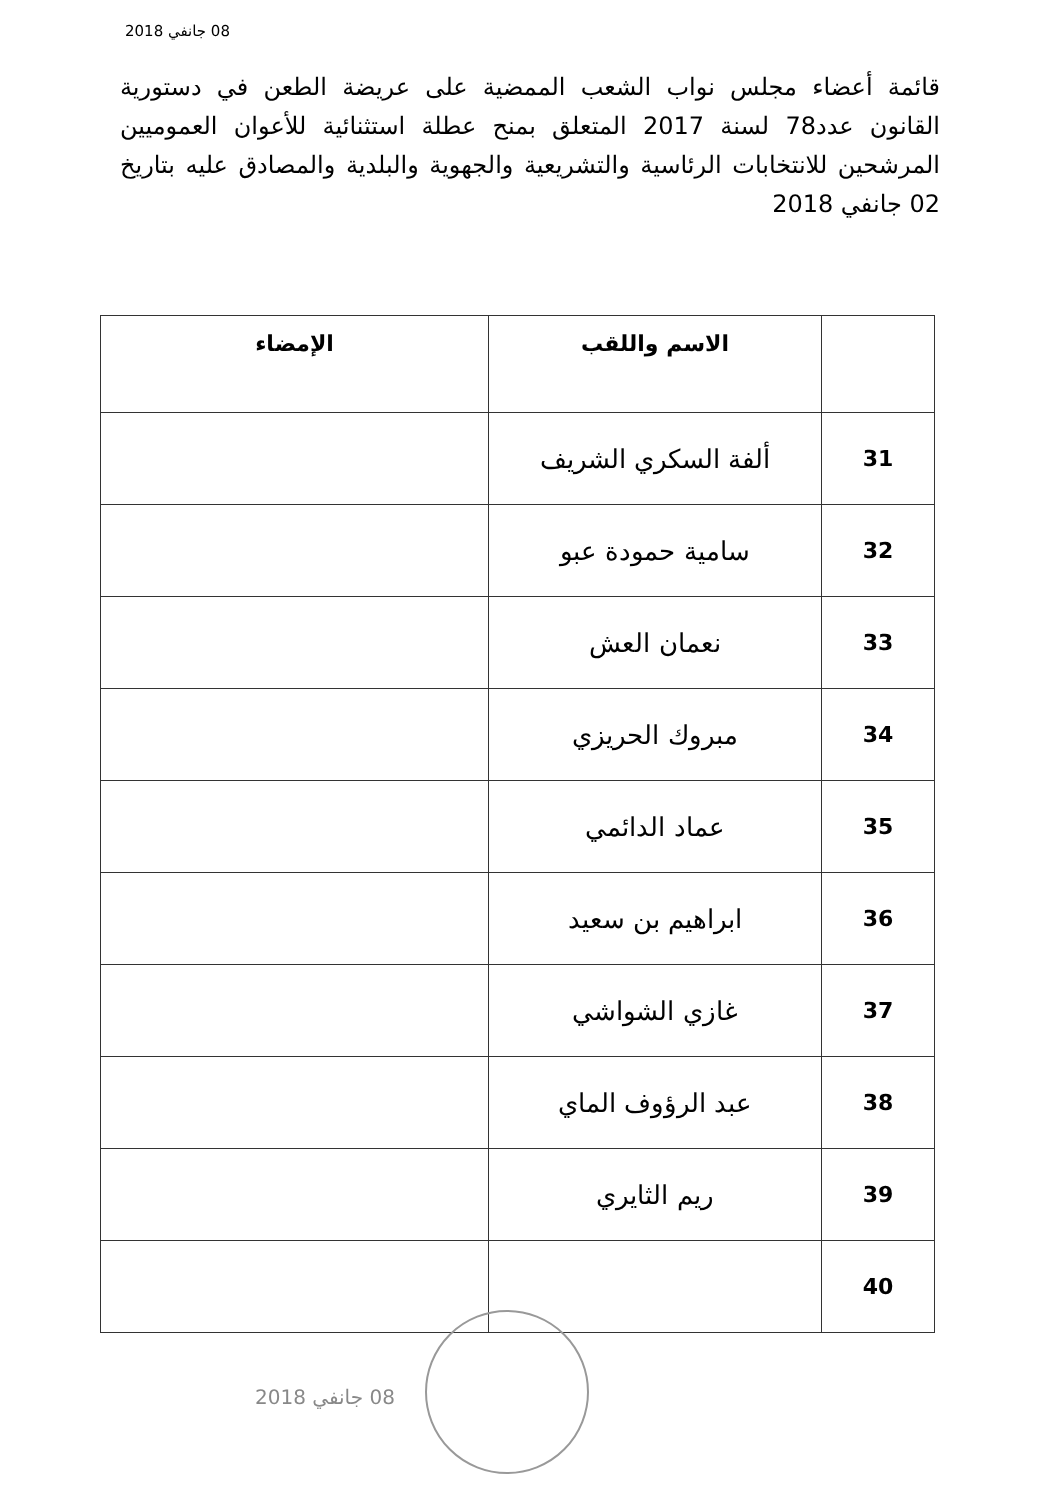08 جانفي 2018
قائمة أعضاء مجلس نواب الشعب الممضية على عريضة الطعن في دستورية القانون عدد78 لسنة 2017 المتعلق بمنح عطلة استثنائية للأعوان العموميين المرشحين للانتخابات الرئاسية والتشريعية والجهوية والبلدية والمصادق عليه بتاريخ 02 جانفي 2018
| | الاسم واللقب | الإمضاء |
| --- | --- | --- |
| 31 | ألفة السكري الشريف | |
| 32 | سامية حمودة عبو | |
| 33 | نعمان العش | |
| 34 | مبروك الحريزي | |
| 35 | عماد الدائمي | |
| 36 | ابراهيم بن سعيد | |
| 37 | غازي الشواشي | |
| 38 | عبد الرؤوف الماي | |
| 39 | ريم الثايري | |
| 40 | | |
08 جانفي 2018